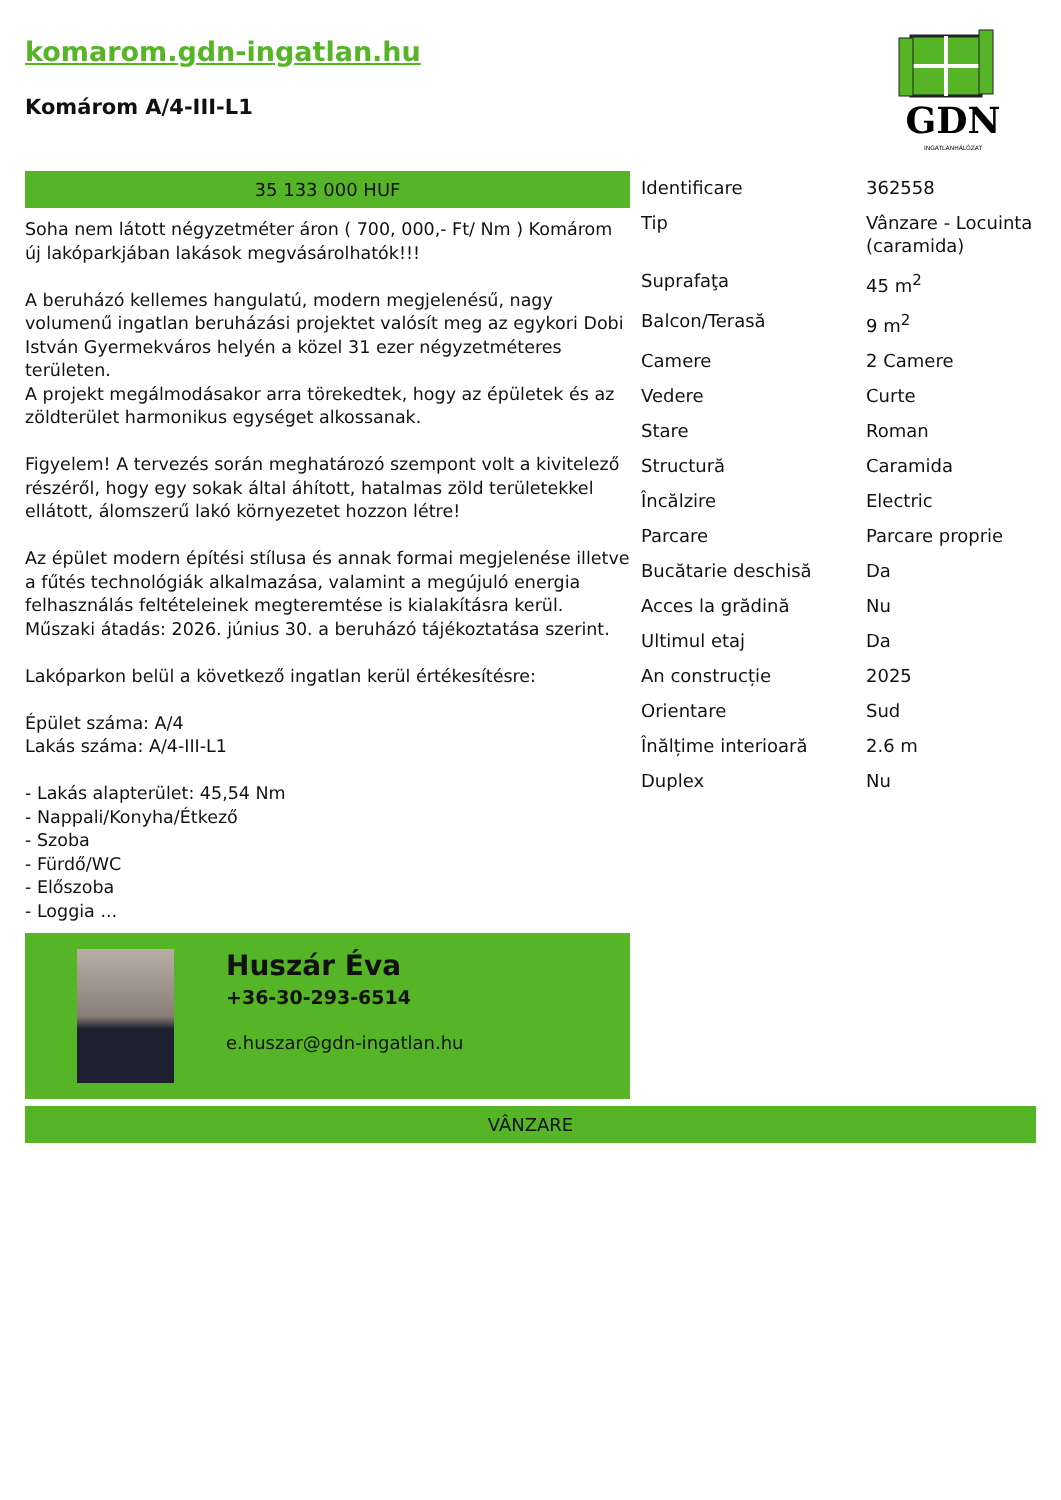komarom.gdn-ingatlan.hu
Komárom A/4-III-L1
GDN
INGATLANHÁLÓZAT
35 133 000 HUF
Soha nem látott négyzetméter áron ( 700, 000,- Ft/ Nm ) Komárom új lakóparkjában lakások megvásárolhatók!!!
A beruházó kellemes hangulatú, modern megjelenésű, nagy volumenű ingatlan beruházási projektet valósít meg az egykori Dobi István Gyermekváros helyén a közel 31 ezer négyzetméteres területen.
A projekt megálmodásakor arra törekedtek, hogy az épületek és az zöldterület harmonikus egységet alkossanak.
Figyelem! A tervezés során meghatározó szempont volt a kivitelező részéről, hogy egy sokak által áhított, hatalmas zöld területekkel ellátott, álomszerű lakó környezetet hozzon létre!
Az épület modern építési stílusa és annak formai megjelenése illetve a fűtés technológiák alkalmazása, valamint a megújuló energia felhasználás feltételeinek megteremtése is kialakításra kerül.
Műszaki átadás: 2026. június 30. a beruházó tájékoztatása szerint.
Lakóparkon belül a következő ingatlan kerül értékesítésre:
Épület száma: A/4
Lakás száma: A/4-III-L1
- Lakás alapterület: 45,54 Nm
- Nappali/Konyha/Étkező
- Szoba
- Fürdő/WC
- Előszoba
- Loggia ...
Huszár Éva
+36-30-293-6514
e.huszar@gdn-ingatlan.hu
| Identificare | 362558 |
| Tip | Vânzare - Locuinta (caramida) |
| Suprafaţa | 45 m<sup>2</sup> |
| Balcon/Terasă | 9 m<sup>2</sup> |
| Camere | 2 Camere |
| Vedere | Curte |
| Stare | Roman |
| Structură | Caramida |
| Încălzire | Electric |
| Parcare | Parcare proprie |
| Bucătarie deschisă | Da |
| Acces la grădină | Nu |
| Ultimul etaj | Da |
| An construcție | 2025 |
| Orientare | Sud |
| Înălțime interioară | 2.6 m |
| Duplex | Nu |
VÂNZARE